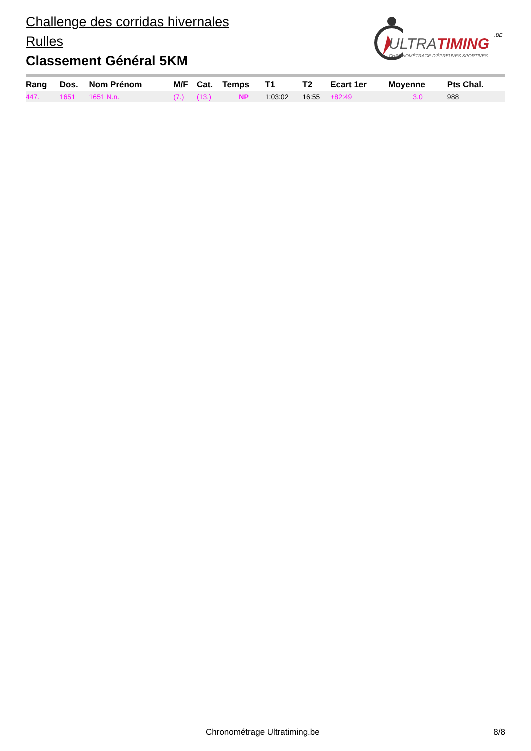Challenge des corridas hivernales
Rulles
Classement Général 5KM
ULTRATIMING
.BE
CHRONOMÉTRAGE D'ÉPREUVES SPORTIVES
| Rang | Dos. | Nom Prénom | M/F | Cat. | Temps | T1 | T2 | Ecart 1er | Moyenne | Pts Chal. |
| --- | --- | --- | --- | --- | --- | --- | --- | --- | --- | --- |
| 447. | 1651 | 1651 N.n. | (7.) | (13.) | NP | 1:03:02 | 16:55 | +82:49 | 3.0 | 988 |
Chronométrage Ultratiming.be 8/8